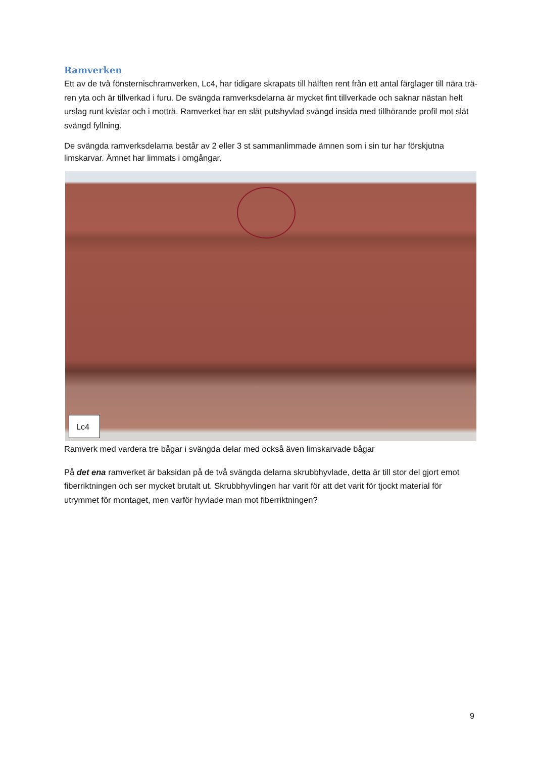Ramverken
Ett av de två fönsternischramverken, Lc4, har tidigare skrapats till hälften rent från ett antal färglager till nära trä-ren yta och är tillverkad i furu. De svängda ramverksdelarna är mycket fint tillverkade och saknar nästan helt urslag runt kvistar och i motträ. Ramverket har en slät putshyvlad svängd insida med tillhörande profil mot slät svängd fyllning.
De svängda ramverksdelarna består av 2 eller 3 st sammanlimmade ämnen som i sin tur har förskjutna limskarvar. Ämnet har limmats i omgångar.
Lc4
Ramverk med vardera tre bågar i svängda delar med också även limskarvade bågar
På det ena ramverket är baksidan på de två svängda delarna skrubbhyvlade, detta är till stor del gjort emot fiberriktningen och ser mycket brutalt ut. Skrubbhyvlingen har varit för att det varit för tjockt material för utrymmet för montaget, men varför hyvlade man mot fiberriktningen?
9